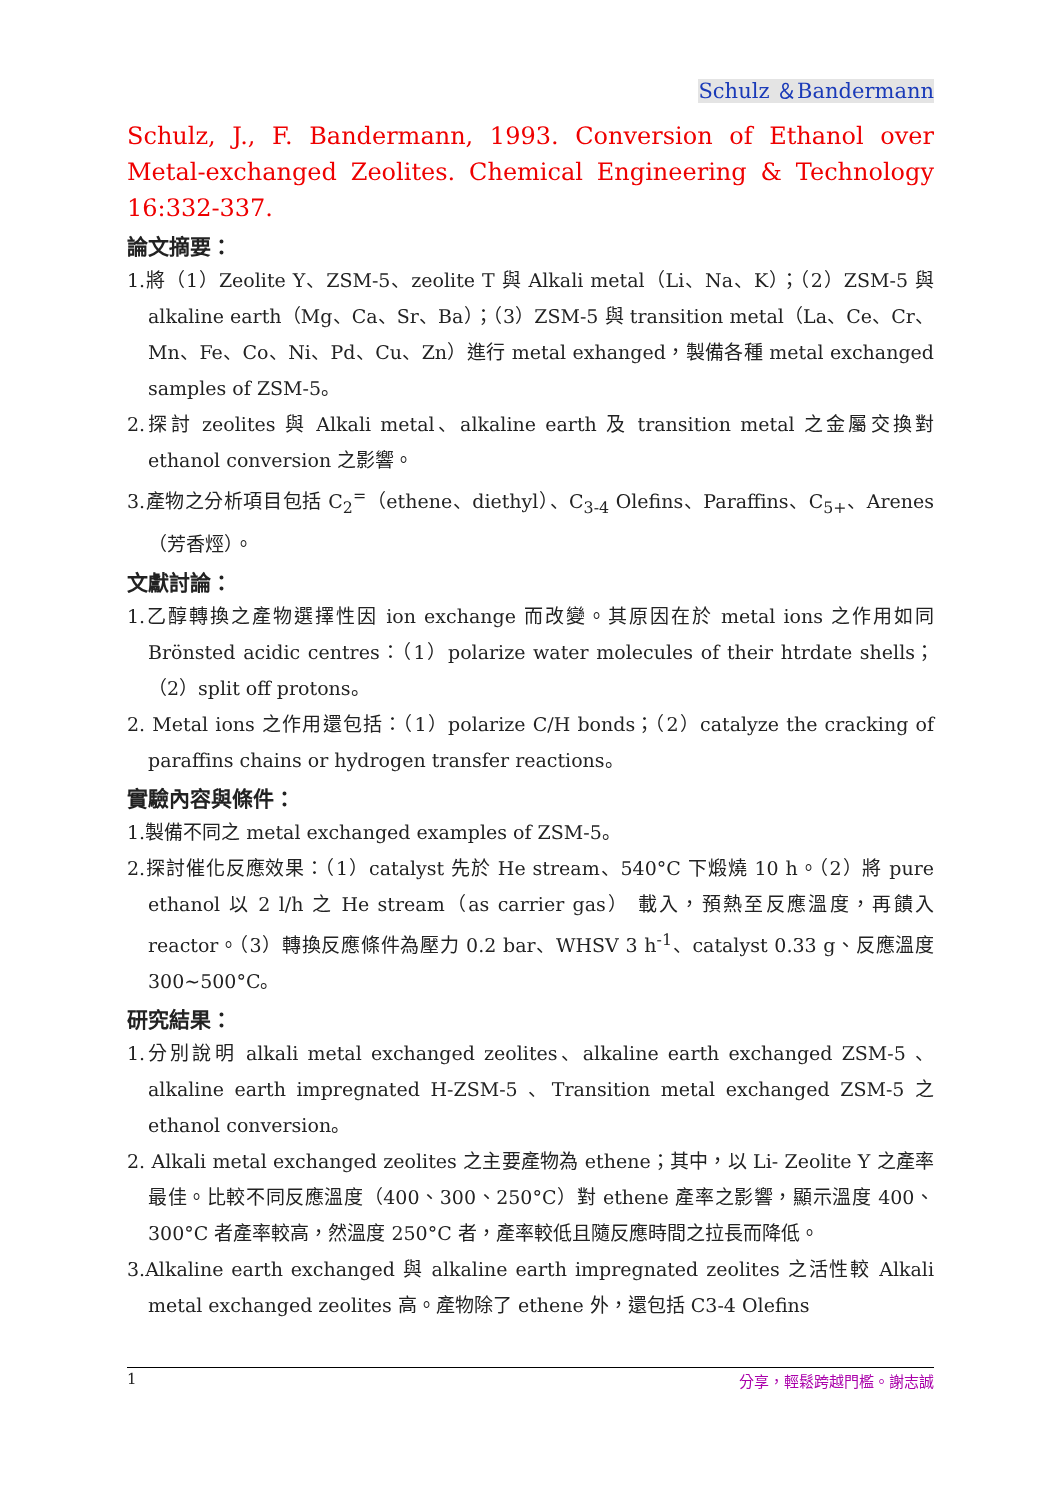Schulz ＆Bandermann
Schulz, J., F. Bandermann, 1993. Conversion of Ethanol over Metal-exchanged Zeolites. Chemical Engineering & Technology 16:332-337.
論文摘要：
1.將（1）Zeolite Y、ZSM-5、zeolite T 與 Alkali metal（Li、Na、K）；（2）ZSM-5 與 alkaline earth（Mg、Ca、Sr、Ba）；（3）ZSM-5 與 transition metal（La、Ce、Cr、Mn、Fe、Co、Ni、Pd、Cu、Zn）進行 metal exhanged，製備各種 metal exchanged samples of ZSM-5。
2.探討 zeolites 與 Alkali metal、alkaline earth 及 transition metal 之金屬交換對 ethanol conversion 之影響。
3.產物之分析項目包括 C<sub>2</sub><sup>=</sup>（ethene、diethyl）、C<sub>3-4</sub> Olefins、Paraffins、C<sub>5+</sub>、Arenes（芳香烴）。
文獻討論：
1.乙醇轉換之產物選擇性因 ion exchange 而改變。其原因在於 metal ions 之作用如同 Brönsted acidic centres：（1）polarize water molecules of their htrdate shells；（2）split off protons。
2. Metal ions 之作用還包括：（1）polarize C/H bonds；（2）catalyze the cracking of paraffins chains or hydrogen transfer reactions。
實驗內容與條件：
1.製備不同之 metal exchanged examples of ZSM-5。
2.探討催化反應效果：（1）catalyst 先於 He stream、540°C 下煅燒 10 h。（2）將 pure ethanol 以 2 l/h 之 He stream（as carrier gas） 載入，預熱至反應溫度，再饋入 reactor。（3）轉換反應條件為壓力 0.2 bar、WHSV 3 h<sup>-1</sup>、catalyst 0.33 g、反應溫度 300~500°C。
研究結果：
1.分別說明 alkali metal exchanged zeolites、alkaline earth exchanged ZSM-5 、 alkaline earth impregnated H-ZSM-5 、Transition metal exchanged ZSM-5 之 ethanol conversion。
2. Alkali metal exchanged zeolites 之主要產物為 ethene；其中，以 Li- Zeolite Y 之產率最佳。比較不同反應溫度（400、300、250°C）對 ethene 產率之影響，顯示溫度 400、300°C 者產率較高，然溫度 250°C 者，產率較低且隨反應時間之拉長而降低。
3.Alkaline earth exchanged 與 alkaline earth impregnated zeolites 之活性較 Alkali metal exchanged zeolites 高。產物除了 ethene 外，還包括 C3-4 Olefins
1 分享，輕鬆跨越門檻。謝志誠